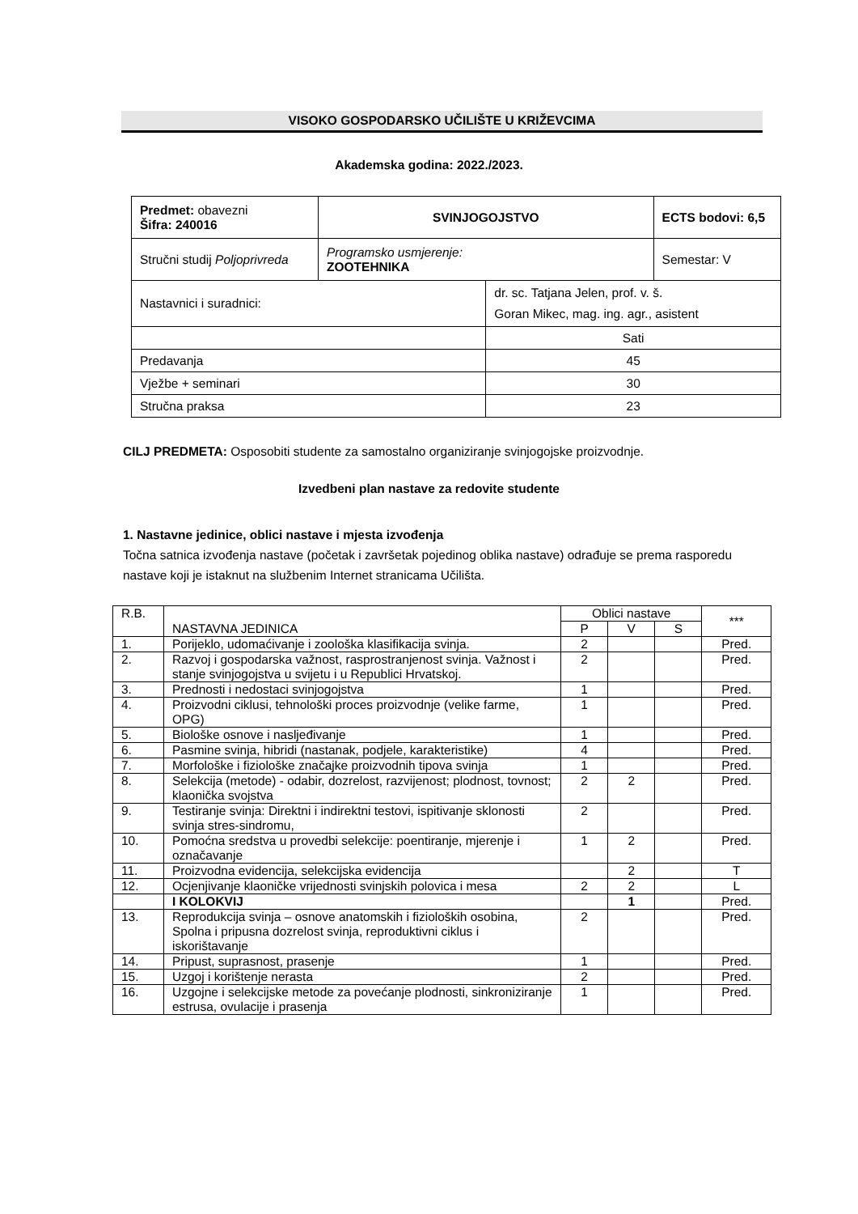VISOKO GOSPODARSKO UČILIŠTE U KRIŽEVCIMA
Akademska godina: 2022./2023.
| Predmet: obavezni Šifra: 240016 | SVINJOGOJSTVO | | ECTS bodovi: 6,5 |
| Stručni studij Poljoprivreda | Programsko usmjerenje: ZOOTEHNIKA | | Semestar: V |
| Nastavnici i suradnici: | | dr. sc. Tatjana Jelen, prof. v. š. Goran Mikec, mag. ing. agr., asistent | |
| | | Sati | |
| Predavanja | | 45 | |
| Vježbe + seminari | | 30 | |
| Stručna praksa | | 23 | |
CILJ PREDMETA: Osposobiti studente za samostalno organiziranje svinjogojske proizvodnje.
Izvedbeni plan nastave za redovite studente
1. Nastavne jedinice, oblici nastave i mjesta izvođenja
Točna satnica izvođenja nastave (početak i završetak pojedinog oblika nastave) odrađuje se prema rasporedu nastave koji je istaknut na službenim Internet stranicama Učilišta.
| R.B. | NASTAVNA JEDINICA | Oblici nastave | | | *** |
| | | P | V | S | |
| 1. | Porijeklo, udomaćivanje i zoološka klasifikacija svinja. | 2 | | | Pred. |
| 2. | Razvoj i gospodarska važnost, rasprostranjenost svinja. Važnost i stanje svinjogojstva u svijetu i u Republici Hrvatskoj. | 2 | | | Pred. |
| 3. | Prednosti i nedostaci svinjogojstva | 1 | | | Pred. |
| 4. | Proizvodni ciklusi, tehnološki proces proizvodnje (velike farme, OPG) | 1 | | | Pred. |
| 5. | Biološke osnove i nasljeđivanje | 1 | | | Pred. |
| 6. | Pasmine svinja, hibridi (nastanak, podjele, karakteristike) | 4 | | | Pred. |
| 7. | Morfološke i fiziološke značajke proizvodnih tipova svinja | 1 | | | Pred. |
| 8. | Selekcija (metode) - odabir, dozrelost, razvijenost; plodnost, tovnost; klaonička svojstva | 2 | 2 | | Pred. |
| 9. | Testiranje svinja: Direktni i indirektni testovi, ispitivanje sklonosti svinja stres-sindromu, | 2 | | | Pred. |
| 10. | Pomoćna sredstva u provedbi selekcije: poentiranje, mjerenje i označavanje | 1 | 2 | | Pred. |
| 11. | Proizvodna evidencija, selekcijska evidencija | | 2 | | T |
| 12. | Ocjenjivanje klaoničke vrijednosti svinjskih polovica i mesa | 2 | 2 | | L |
| | I KOLOKVIJ | | 1 | | Pred. |
| 13. | Reprodukcija svinja – osnove anatomskih i fizioloških osobina, Spolna i pripusna dozrelost svinja, reproduktivni ciklus i iskorištavanje | 2 | | | Pred. |
| 14. | Pripust, suprasnost, prasenje | 1 | | | Pred. |
| 15. | Uzgoj i korištenje nerasta | 2 | | | Pred. |
| 16. | Uzgojne i selekcijske metode za povećanje plodnosti, sinkroniziranje estrusa, ovulacije i prasenja | 1 | | | Pred. |